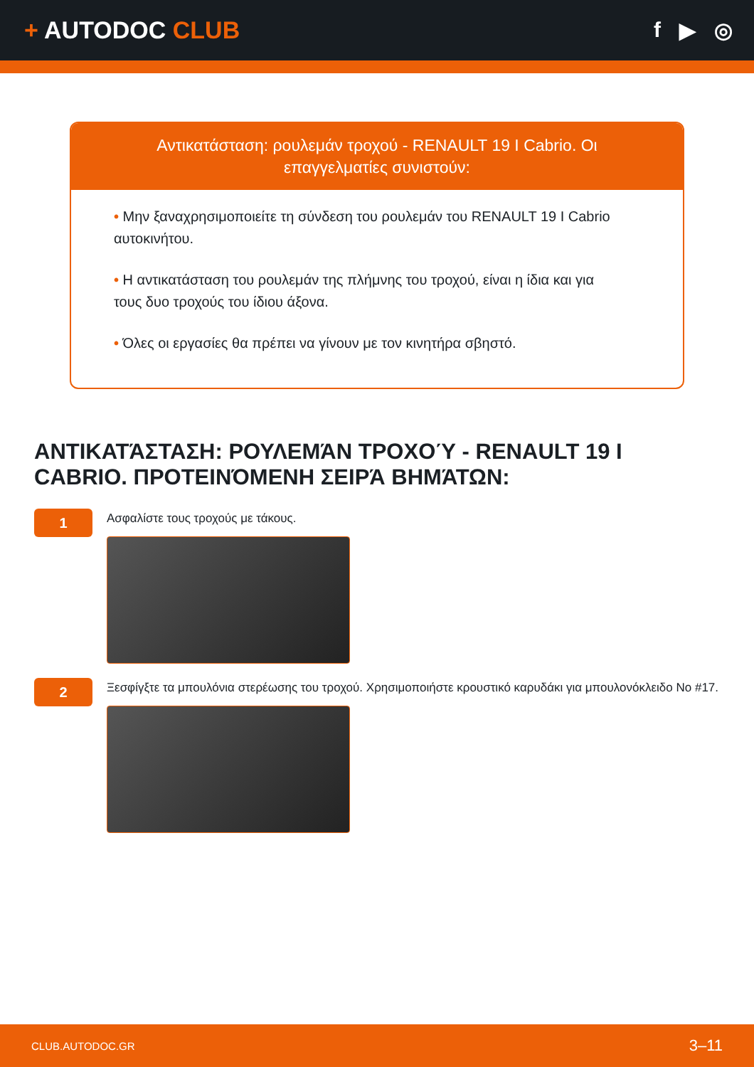+ AUTODOC CLUB f ▶ ◎
Αντικατάσταση: ρουλεμάν τροχού - RENAULT 19 I Cabrio. Οι επαγγελματίες συνιστούν:
• Μην ξαναχρησιμοποιείτε τη σύνδεση του ρουλεμάν του RENAULT 19 I Cabrio αυτοκινήτου.
• Η αντικατάσταση του ρουλεμάν της πλήμνης του τροχού, είναι η ίδια και για τους δυο τροχούς του ίδιου άξονα.
• Όλες οι εργασίες θα πρέπει να γίνουν με τον κινητήρα σβηστό.
ΑΝΤΙΚΑΤΆΣΤΑΣΗ: ΡΟΥΛΕΜΆΝ ΤΡΟΧΟΎ - RENAULT 19 I CABRIO. ΠΡΟΤΕΙΝΌΜΕΝΗ ΣΕΙΡΆ ΒΗΜΆΤΩΝ:
1
Ασφαλίστε τους τροχούς με τάκους.
2
Ξεσφίγξτε τα μπουλόνια στερέωσης του τροχού. Χρησιμοποιήστε κρουστικό καρυδάκι για μπουλονόκλειδο No #17.
CLUB.AUTODOC.GR 3–11